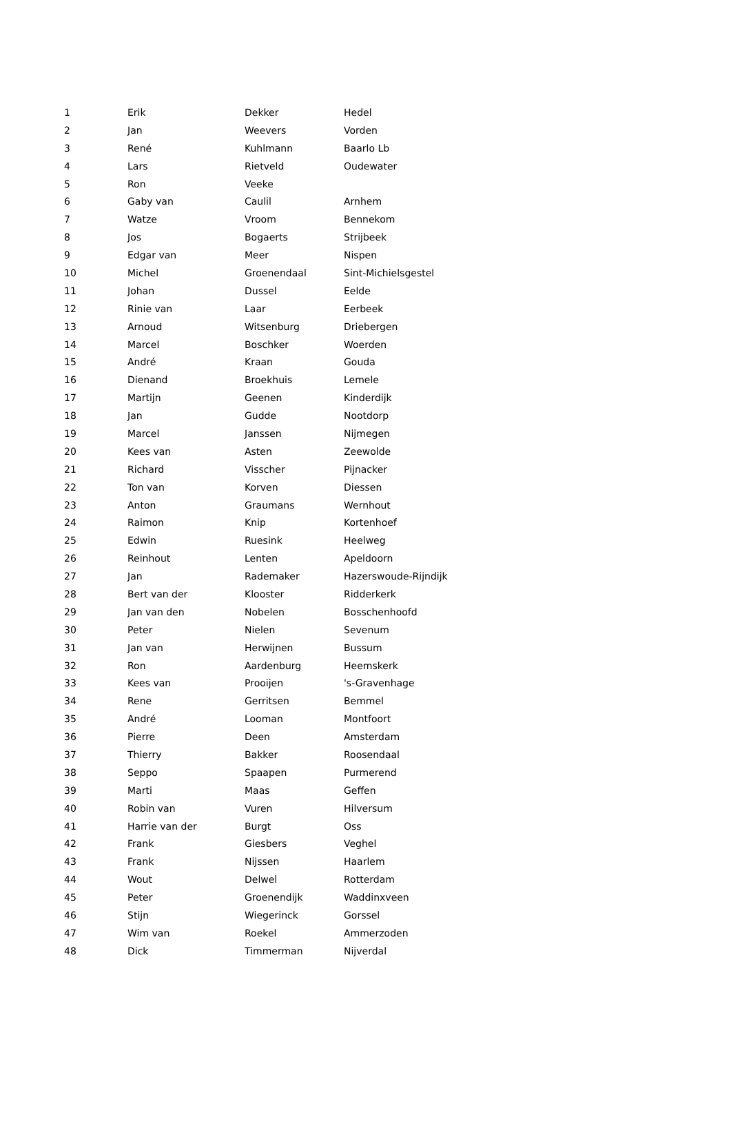| 1 | Erik | Dekker | Hedel |
| 2 | Jan | Weevers | Vorden |
| 3 | René | Kuhlmann | Baarlo Lb |
| 4 | Lars | Rietveld | Oudewater |
| 5 | Ron | Veeke | |
| 6 | Gaby van | Caulil | Arnhem |
| 7 | Watze | Vroom | Bennekom |
| 8 | Jos | Bogaerts | Strijbeek |
| 9 | Edgar van | Meer | Nispen |
| 10 | Michel | Groenendaal | Sint-Michielsgestel |
| 11 | Johan | Dussel | Eelde |
| 12 | Rinie van | Laar | Eerbeek |
| 13 | Arnoud | Witsenburg | Driebergen |
| 14 | Marcel | Boschker | Woerden |
| 15 | André | Kraan | Gouda |
| 16 | Dienand | Broekhuis | Lemele |
| 17 | Martijn | Geenen | Kinderdijk |
| 18 | Jan | Gudde | Nootdorp |
| 19 | Marcel | Janssen | Nijmegen |
| 20 | Kees van | Asten | Zeewolde |
| 21 | Richard | Visscher | Pijnacker |
| 22 | Ton van | Korven | Diessen |
| 23 | Anton | Graumans | Wernhout |
| 24 | Raimon | Knip | Kortenhoef |
| 25 | Edwin | Ruesink | Heelweg |
| 26 | Reinhout | Lenten | Apeldoorn |
| 27 | Jan | Rademaker | Hazerswoude-Rijndijk |
| 28 | Bert van der | Klooster | Ridderkerk |
| 29 | Jan van den | Nobelen | Bosschenhoofd |
| 30 | Peter | Nielen | Sevenum |
| 31 | Jan van | Herwijnen | Bussum |
| 32 | Ron | Aardenburg | Heemskerk |
| 33 | Kees van | Prooijen | 's-Gravenhage |
| 34 | Rene | Gerritsen | Bemmel |
| 35 | André | Looman | Montfoort |
| 36 | Pierre | Deen | Amsterdam |
| 37 | Thierry | Bakker | Roosendaal |
| 38 | Seppo | Spaapen | Purmerend |
| 39 | Marti | Maas | Geffen |
| 40 | Robin van | Vuren | Hilversum |
| 41 | Harrie van der | Burgt | Oss |
| 42 | Frank | Giesbers | Veghel |
| 43 | Frank | Nijssen | Haarlem |
| 44 | Wout | Delwel | Rotterdam |
| 45 | Peter | Groenendijk | Waddinxveen |
| 46 | Stijn | Wiegerinck | Gorssel |
| 47 | Wim van | Roekel | Ammerzoden |
| 48 | Dick | Timmerman | Nijverdal |